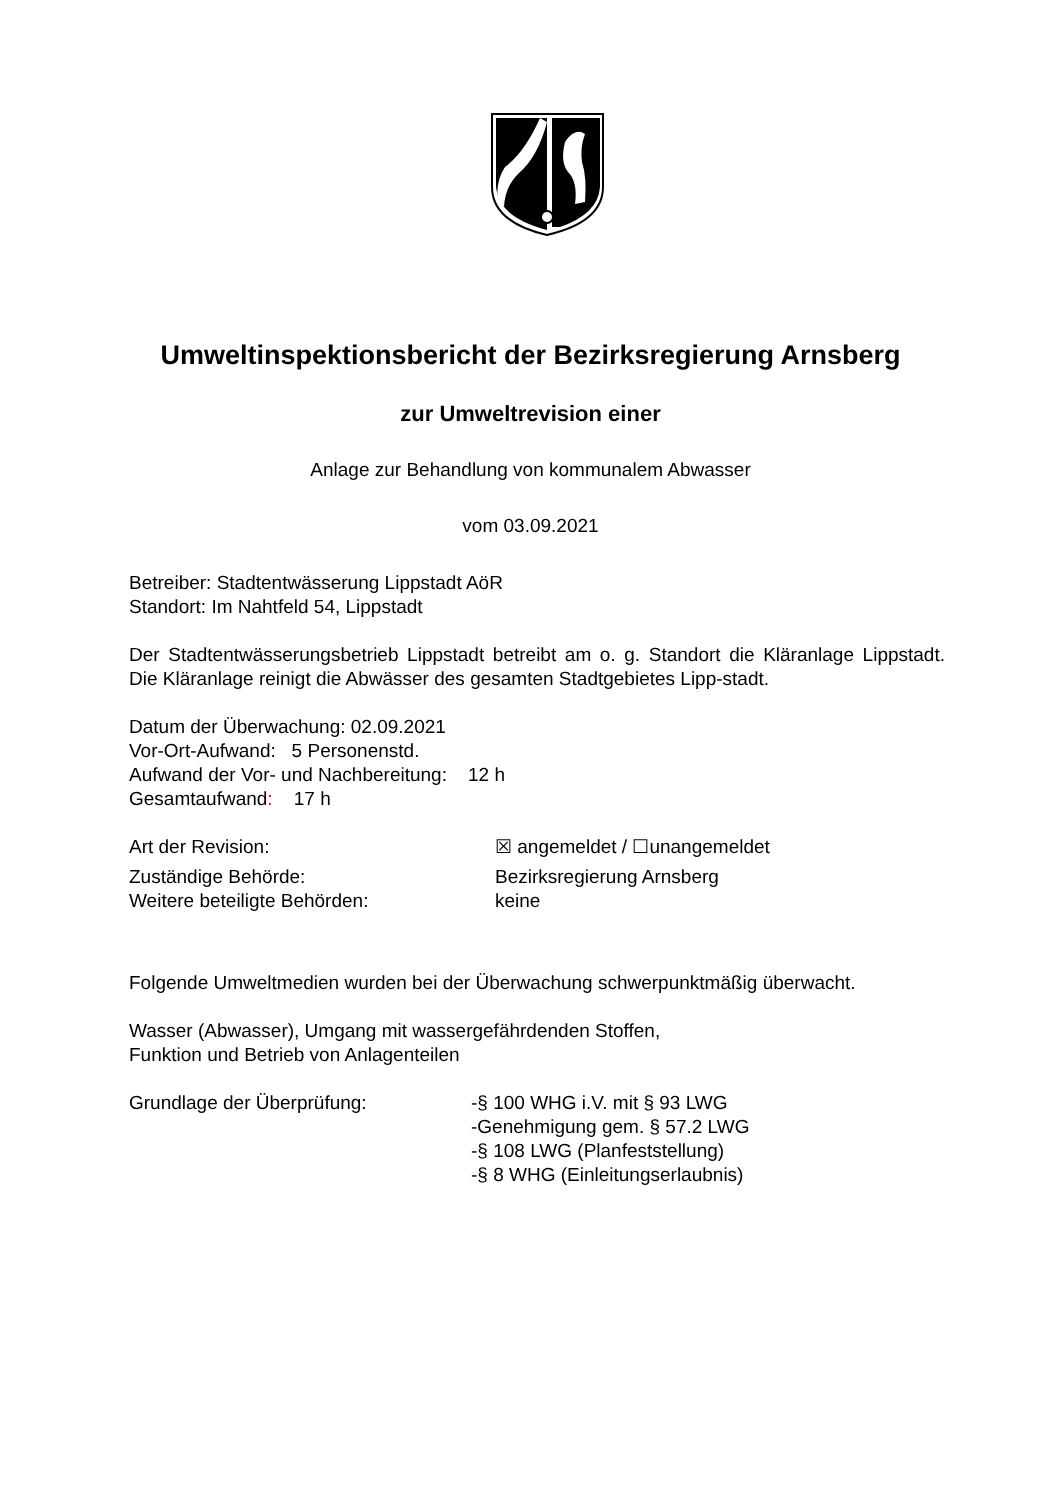Umweltinspektionsbericht der Bezirksregierung Arnsberg
zur Umweltrevision einer
Anlage zur Behandlung von kommunalem Abwasser
vom 03.09.2021
Betreiber: Stadtentwässerung Lippstadt AöR
Standort: Im Nahtfeld 54, Lippstadt
Der Stadtentwässerungsbetrieb Lippstadt betreibt am o. g. Standort die Kläranlage Lippstadt. Die Kläranlage reinigt die Abwässer des gesamten Stadtgebietes Lipp-stadt.
Datum der Überwachung: 02.09.2021
Vor-Ort-Aufwand: 5 Personenstd.
Aufwand der Vor- und Nachbereitung: 12 h
Gesamtaufwand: 17 h
Art der Revision: ☒ angemeldet / ☐unangemeldet
Zuständige Behörde: Bezirksregierung Arnsberg
Weitere beteiligte Behörden: keine
Folgende Umweltmedien wurden bei der Überwachung schwerpunktmäßig überwacht.
Wasser (Abwasser), Umgang mit wassergefährdenden Stoffen,
Funktion und Betrieb von Anlagenteilen
Grundlage der Überprüfung: -§ 100 WHG i.V. mit § 93 LWG
-Genehmigung gem. § 57.2 LWG
-§ 108 LWG (Planfeststellung)
-§ 8 WHG (Einleitungserlaubnis)